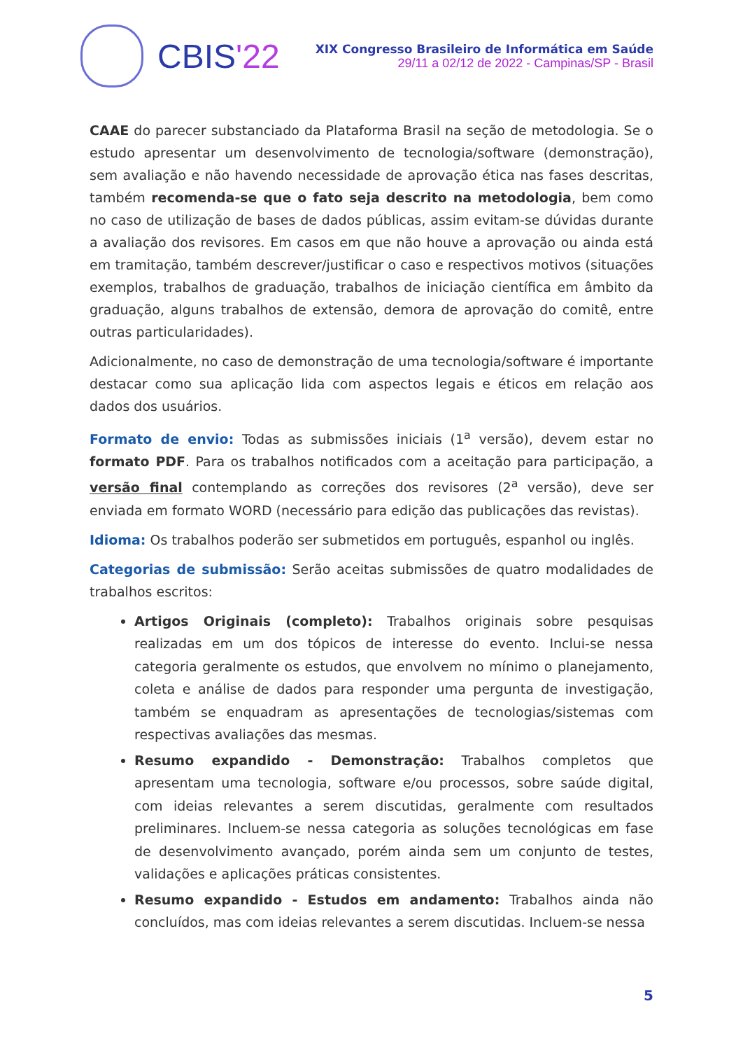CBIS'22
XIX Congresso Brasileiro de Informática em Saúde
29/11 a 02/12 de 2022 - Campinas/SP - Brasil
CAAE do parecer substanciado da Plataforma Brasil na seção de metodologia. Se o estudo apresentar um desenvolvimento de tecnologia/software (demonstração), sem avaliação e não havendo necessidade de aprovação ética nas fases descritas, também recomenda-se que o fato seja descrito na metodologia, bem como no caso de utilização de bases de dados públicas, assim evitam-se dúvidas durante a avaliação dos revisores. Em casos em que não houve a aprovação ou ainda está em tramitação, também descrever/justificar o caso e respectivos motivos (situações exemplos, trabalhos de graduação, trabalhos de iniciação científica em âmbito da graduação, alguns trabalhos de extensão, demora de aprovação do comitê, entre outras particularidades).
Adicionalmente, no caso de demonstração de uma tecnologia/software é importante destacar como sua aplicação lida com aspectos legais e éticos em relação aos dados dos usuários.
Formato de envio: Todas as submissões iniciais (1<sup>a</sup> versão), devem estar no formato PDF. Para os trabalhos notificados com a aceitação para participação, a versão final contemplando as correções dos revisores (2<sup>a</sup> versão), deve ser enviada em formato WORD (necessário para edição das publicações das revistas).
Idioma: Os trabalhos poderão ser submetidos em português, espanhol ou inglês.
Categorias de submissão: Serão aceitas submissões de quatro modalidades de trabalhos escritos:
Artigos Originais (completo): Trabalhos originais sobre pesquisas realizadas em um dos tópicos de interesse do evento. Inclui-se nessa categoria geralmente os estudos, que envolvem no mínimo o planejamento, coleta e análise de dados para responder uma pergunta de investigação, também se enquadram as apresentações de tecnologias/sistemas com respectivas avaliações das mesmas.
Resumo expandido - Demonstração: Trabalhos completos que apresentam uma tecnologia, software e/ou processos, sobre saúde digital, com ideias relevantes a serem discutidas, geralmente com resultados preliminares. Incluem-se nessa categoria as soluções tecnológicas em fase de desenvolvimento avançado, porém ainda sem um conjunto de testes, validações e aplicações práticas consistentes.
Resumo expandido - Estudos em andamento: Trabalhos ainda não concluídos, mas com ideias relevantes a serem discutidas. Incluem-se nessa
5